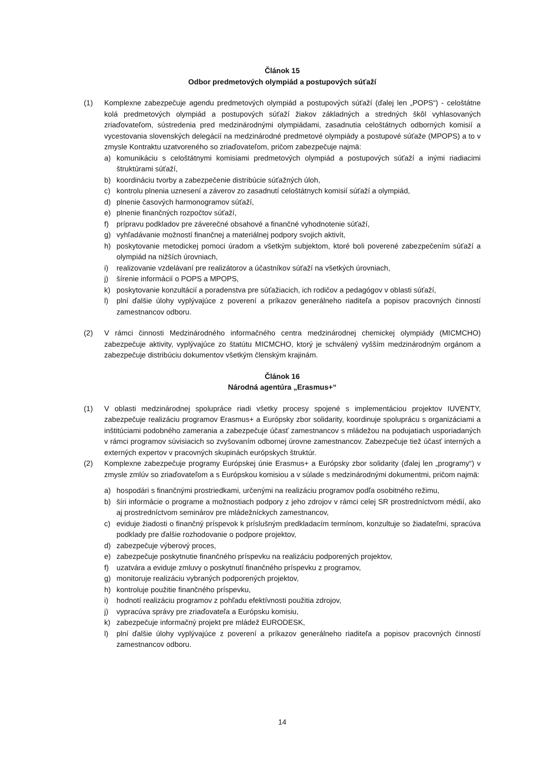Článok 15
Odbor predmetových olympiád a postupových súťaží
(1) Komplexne zabezpečuje agendu predmetových olympiád a postupových súťaží (ďalej len „POPS“) - celoštátne kolá predmetových olympiád a postupových súťaží žiakov základných a stredných škôl vyhlasovaných zriaďovateľom, sústredenia pred medzinárodnými olympiádami, zasadnutia celoštátnych odborných komisií a vycestovania slovenských delegácií na medzinárodné predmetové olympiády a postupové súťaže (MPOPS) a to v zmysle Kontraktu uzatvoreného so zriaďovateľom, pričom zabezpečuje najmä:
a) komunikáciu s celoštátnymi komisiami predmetových olympiád a postupových súťaží a inými riadiacimi štruktúrami súťaží,
b) koordináciu tvorby a zabezpečenie distribúcie súťažných úloh,
c) kontrolu plnenia uznesení a záverov zo zasadnutí celoštátnych komisií súťaží a olympiád,
d) plnenie časových harmonogramov súťaží,
e) plnenie finančných rozpočtov súťaží,
f) prípravu podkladov pre záverečné obsahové a finančné vyhodnotenie súťaží,
g) vyhľadávanie možností finančnej a materiálnej podpory svojich aktivít,
h) poskytovanie metodickej pomoci úradom a všetkým subjektom, ktoré boli poverené zabezpečením súťaží a olympiád na nižších úrovniach,
i) realizovanie vzdelávaní pre realizátorov a účastníkov súťaží na všetkých úrovniach,
j) šírenie informácií o POPS a MPOPS,
k) poskytovanie konzultácií a poradenstva pre súťažiacich, ich rodičov a pedagógov v oblasti súťaží,
l) plní ďalšie úlohy vyplývajúce z poverení a príkazov generálneho riaditeľa a popisov pracovných činností zamestnancov odboru.
(2) V rámci činnosti Medzinárodného informačného centra medzinárodnej chemickej olympiády (MICMCHO) zabezpečuje aktivity, vyplývajúce zo štatútu MICMCHO, ktorý je schválený vyšším medzinárodným orgánom a zabezpečuje distribúciu dokumentov všetkým členským krajinám.
Článok 16
Národná agentúra „Erasmus+“
(1) V oblasti medzinárodnej spolupráce riadi všetky procesy spojené s implementáciou projektov IUVENTY, zabezpečuje realizáciu programov Erasmus+ a Európsky zbor solidarity, koordinuje spoluprácu s organizáciami a inštitúciami podobného zamerania a zabezpečuje účasť zamestnancov s mládežou na podujatiach usporiadaných v rámci programov súvisiacich so zvyšovaním odbornej úrovne zamestnancov. Zabezpečuje tiež účasť interných a externých expertov v pracovných skupinách európskych štruktúr.
(2) Komplexne zabezpečuje programy Európskej únie Erasmus+ a Európsky zbor solidarity (ďalej len „programy“) v zmysle zmlúv so zriaďovateľom a s Európskou komisiou a v súlade s medzinárodnými dokumentmi, pričom najmä:
a) hospodári s finančnými prostriedkami, určenými na realizáciu programov podľa osobitného režimu,
b) šíri informácie o programe a možnostiach podpory z jeho zdrojov v rámci celej SR prostredníctvom médií, ako aj prostredníctvom seminárov pre mládežníckych zamestnancov,
c) eviduje žiadosti o finančný príspevok k príslušným predkladacím termínom, konzultuje so žiadateľmi, spracúva podklady pre ďalšie rozhodovanie o podpore projektov,
d) zabezpečuje výberový proces,
e) zabezpečuje poskytnutie finančného príspevku na realizáciu podporených projektov,
f) uzatvára a eviduje zmluvy o poskytnutí finančného príspevku z programov,
g) monitoruje realizáciu vybraných podporených projektov,
h) kontroluje použitie finančného príspevku,
i) hodnotí realizáciu programov z pohľadu efektívnosti použitia zdrojov,
j) vypracúva správy pre zriaďovateľa a Európsku komisiu,
k) zabezpečuje informačný projekt pre mládež EURODESK,
l) plní ďalšie úlohy vyplývajúce z poverení a príkazov generálneho riaditeľa a popisov pracovných činností zamestnancov odboru.
14